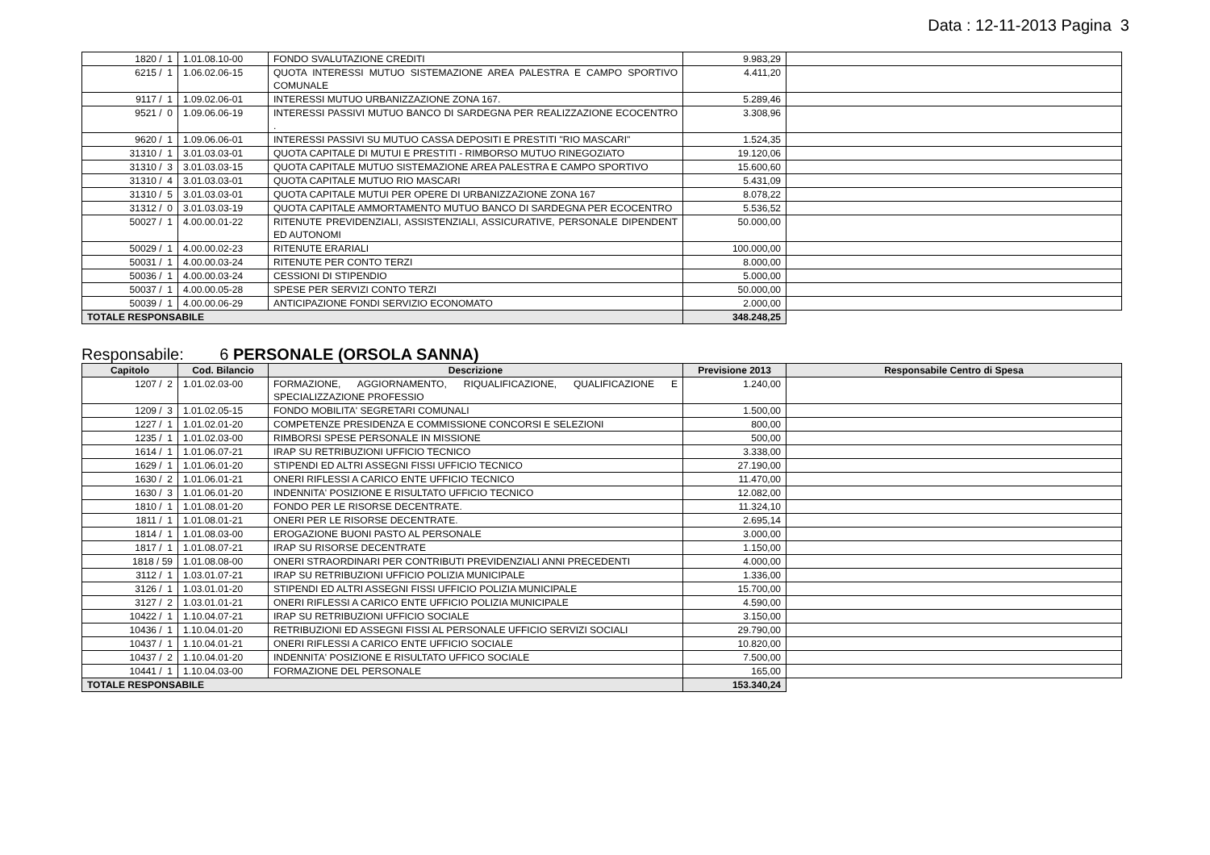Data : 12-11-2013 Pagina 3
| 1820 / 1 | 1.01.08.10-00 | FONDO SVALUTAZIONE CREDITI | 9.983,29 | |
| 6215 / 1 | 1.06.02.06-15 | QUOTA INTERESSI MUTUO SISTEMAZIONE AREA PALESTRA E CAMPO SPORTIVO COMUNALE | 4.411,20 | |
| 9117 / 1 | 1.09.02.06-01 | INTERESSI MUTUO URBANIZZAZIONE ZONA 167. | 5.289,46 | |
| 9521 / 0 | 1.09.06.06-19 | INTERESSI PASSIVI MUTUO BANCO DI SARDEGNA PER REALIZZAZIONE ECOCENTRO . | 3.308,96 | |
| 9620 / 1 | 1.09.06.06-01 | INTERESSI PASSIVI SU MUTUO CASSA DEPOSITI E PRESTITI "RIO MASCARI" | 1.524,35 | |
| 31310 / 1 | 3.01.03.03-01 | QUOTA CAPITALE DI MUTUI E PRESTITI - RIMBORSO MUTUO RINEGOZIATO | 19.120,06 | |
| 31310 / 3 | 3.01.03.03-15 | QUOTA CAPITALE MUTUO SISTEMAZIONE AREA PALESTRA E CAMPO SPORTIVO | 15.600,60 | |
| 31310 / 4 | 3.01.03.03-01 | QUOTA CAPITALE MUTUO RIO MASCARI | 5.431,09 | |
| 31310 / 5 | 3.01.03.03-01 | QUOTA CAPITALE MUTUI PER OPERE DI URBANIZZAZIONE ZONA 167 | 8.078,22 | |
| 31312 / 0 | 3.01.03.03-19 | QUOTA CAPITALE AMMORTAMENTO MUTUO BANCO DI SARDEGNA PER ECOCENTRO | 5.536,52 | |
| 50027 / 1 | 4.00.00.01-22 | RITENUTE PREVIDENZIALI, ASSISTENZIALI, ASSICURATIVE, PERSONALE DIPENDENT ED AUTONOMI | 50.000,00 | |
| 50029 / 1 | 4.00.00.02-23 | RITENUTE ERARIALI | 100.000,00 | |
| 50031 / 1 | 4.00.00.03-24 | RITENUTE PER CONTO TERZI | 8.000,00 | |
| 50036 / 1 | 4.00.00.03-24 | CESSIONI DI STIPENDIO | 5.000,00 | |
| 50037 / 1 | 4.00.00.05-28 | SPESE PER SERVIZI CONTO TERZI | 50.000,00 | |
| 50039 / 1 | 4.00.00.06-29 | ANTICIPAZIONE FONDI SERVIZIO ECONOMATO | 2.000,00 | |
| TOTALE RESPONSABILE | | | 348.248,25 | |
Responsabile: 6 PERSONALE (ORSOLA SANNA)
| Capitolo | Cod. Bilancio | Descrizione | Previsione 2013 | Responsabile Centro di Spesa |
| --- | --- | --- | --- | --- |
| 1207 / 2 | 1.01.02.03-00 | FORMAZIONE, AGGIORNAMENTO, RIQUALIFICAZIONE, QUALIFICAZIONE E SPECIALIZZAZIONE PROFESSIO | 1.240,00 | |
| 1209 / 3 | 1.01.02.05-15 | FONDO MOBILITA' SEGRETARI COMUNALI | 1.500,00 | |
| 1227 / 1 | 1.01.02.01-20 | COMPETENZE PRESIDENZA E COMMISSIONE CONCORSI E SELEZIONI | 800,00 | |
| 1235 / 1 | 1.01.02.03-00 | RIMBORSI SPESE PERSONALE IN MISSIONE | 500,00 | |
| 1614 / 1 | 1.01.06.07-21 | IRAP SU RETRIBUZIONI UFFICIO TECNICO | 3.338,00 | |
| 1629 / 1 | 1.01.06.01-20 | STIPENDI ED ALTRI ASSEGNI FISSI UFFICIO TECNICO | 27.190,00 | |
| 1630 / 2 | 1.01.06.01-21 | ONERI RIFLESSI A CARICO ENTE UFFICIO TECNICO | 11.470,00 | |
| 1630 / 3 | 1.01.06.01-20 | INDENNITA' POSIZIONE E RISULTATO UFFICIO TECNICO | 12.082,00 | |
| 1810 / 1 | 1.01.08.01-20 | FONDO PER LE RISORSE DECENTRATE. | 11.324,10 | |
| 1811 / 1 | 1.01.08.01-21 | ONERI PER LE RISORSE DECENTRATE. | 2.695,14 | |
| 1814 / 1 | 1.01.08.03-00 | EROGAZIONE BUONI PASTO AL PERSONALE | 3.000,00 | |
| 1817 / 1 | 1.01.08.07-21 | IRAP SU RISORSE DECENTRATE | 1.150,00 | |
| 1818 / 59 | 1.01.08.08-00 | ONERI STRAORDINARI PER CONTRIBUTI PREVIDENZIALI ANNI PRECEDENTI | 4.000,00 | |
| 3112 / 1 | 1.03.01.07-21 | IRAP SU RETRIBUZIONI UFFICIO POLIZIA MUNICIPALE | 1.336,00 | |
| 3126 / 1 | 1.03.01.01-20 | STIPENDI ED ALTRI ASSEGNI FISSI UFFICIO POLIZIA MUNICIPALE | 15.700,00 | |
| 3127 / 2 | 1.03.01.01-21 | ONERI RIFLESSI A CARICO ENTE UFFICIO POLIZIA MUNICIPALE | 4.590,00 | |
| 10422 / 1 | 1.10.04.07-21 | IRAP SU RETRIBUZIONI UFFICIO SOCIALE | 3.150,00 | |
| 10436 / 1 | 1.10.04.01-20 | RETRIBUZIONI ED ASSEGNI FISSI AL PERSONALE UFFICIO SERVIZI SOCIALI | 29.790,00 | |
| 10437 / 1 | 1.10.04.01-21 | ONERI RIFLESSI A CARICO ENTE UFFICIO SOCIALE | 10.820,00 | |
| 10437 / 2 | 1.10.04.01-20 | INDENNITA' POSIZIONE E RISULTATO UFFICO SOCIALE | 7.500,00 | |
| 10441 / 1 | 1.10.04.03-00 | FORMAZIONE DEL PERSONALE | 165,00 | |
| TOTALE RESPONSABILE | | | 153.340,24 | |